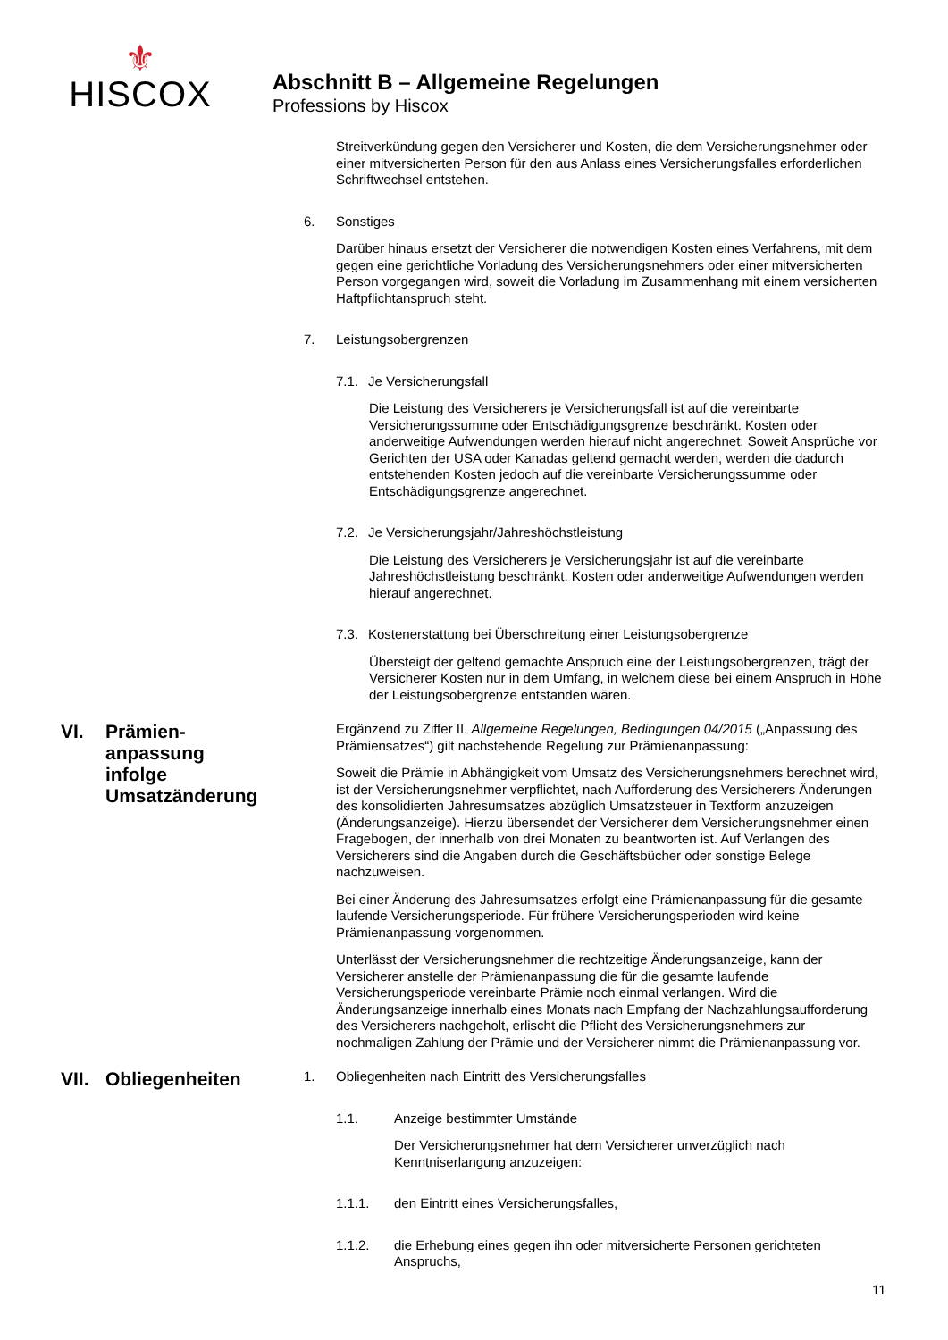⚜
HISCOX
Abschnitt B – Allgemeine Regelungen
Professions by Hiscox
Streitverkündung gegen den Versicherer und Kosten, die dem Versicherungsnehmer oder einer mitversicherten Person für den aus Anlass eines Versicherungsfalles erforderlichen Schriftwechsel entstehen.
6. Sonstiges
Darüber hinaus ersetzt der Versicherer die notwendigen Kosten eines Verfahrens, mit dem gegen eine gerichtliche Vorladung des Versicherungsnehmers oder einer mitversicherten Person vorgegangen wird, soweit die Vorladung im Zusammenhang mit einem versicherten Haftpflichtanspruch steht.
7. Leistungsobergrenzen
7.1. Je Versicherungsfall
Die Leistung des Versicherers je Versicherungsfall ist auf die vereinbarte Versicherungssumme oder Entschädigungsgrenze beschränkt. Kosten oder anderweitige Aufwendungen werden hierauf nicht angerechnet. Soweit Ansprüche vor Gerichten der USA oder Kanadas geltend gemacht werden, werden die dadurch entstehenden Kosten jedoch auf die vereinbarte Versicherungssumme oder Entschädigungsgrenze angerechnet.
7.2. Je Versicherungsjahr/Jahreshöchstleistung
Die Leistung des Versicherers je Versicherungsjahr ist auf die vereinbarte Jahreshöchstleistung beschränkt. Kosten oder anderweitige Aufwendungen werden hierauf angerechnet.
7.3. Kostenerstattung bei Überschreitung einer Leistungsobergrenze
Übersteigt der geltend gemachte Anspruch eine der Leistungsobergrenzen, trägt der Versicherer Kosten nur in dem Umfang, in welchem diese bei einem Anspruch in Höhe der Leistungsobergrenze entstanden wären.
VI. Prämien-
anpassung
infolge
Umsatzänderung
Ergänzend zu Ziffer II. Allgemeine Regelungen, Bedingungen 04/2015 („Anpassung des Prämiensatzes“) gilt nachstehende Regelung zur Prämienanpassung:
Soweit die Prämie in Abhängigkeit vom Umsatz des Versicherungsnehmers berechnet wird, ist der Versicherungsnehmer verpflichtet, nach Aufforderung des Versicherers Änderungen des konsolidierten Jahresumsatzes abzüglich Umsatzsteuer in Textform anzuzeigen (Änderungsanzeige). Hierzu übersendet der Versicherer dem Versicherungsnehmer einen Fragebogen, der innerhalb von drei Monaten zu beantworten ist. Auf Verlangen des Versicherers sind die Angaben durch die Geschäftsbücher oder sonstige Belege nachzuweisen.
Bei einer Änderung des Jahresumsatzes erfolgt eine Prämienanpassung für die gesamte laufende Versicherungsperiode. Für frühere Versicherungsperioden wird keine Prämienanpassung vorgenommen.
Unterlässt der Versicherungsnehmer die rechtzeitige Änderungsanzeige, kann der Versicherer anstelle der Prämienanpassung die für die gesamte laufende Versicherungsperiode vereinbarte Prämie noch einmal verlangen. Wird die Änderungsanzeige innerhalb eines Monats nach Empfang der Nachzahlungsaufforderung des Versicherers nachgeholt, erlischt die Pflicht des Versicherungsnehmers zur nochmaligen Zahlung der Prämie und der Versicherer nimmt die Prämienanpassung vor.
VII. Obliegenheiten
1. Obliegenheiten nach Eintritt des Versicherungsfalles
1.1. Anzeige bestimmter Umstände
Der Versicherungsnehmer hat dem Versicherer unverzüglich nach Kenntniserlangung anzuzeigen:
1.1.1. den Eintritt eines Versicherungsfalles,
1.1.2. die Erhebung eines gegen ihn oder mitversicherte Personen gerichteten Anspruchs,
11